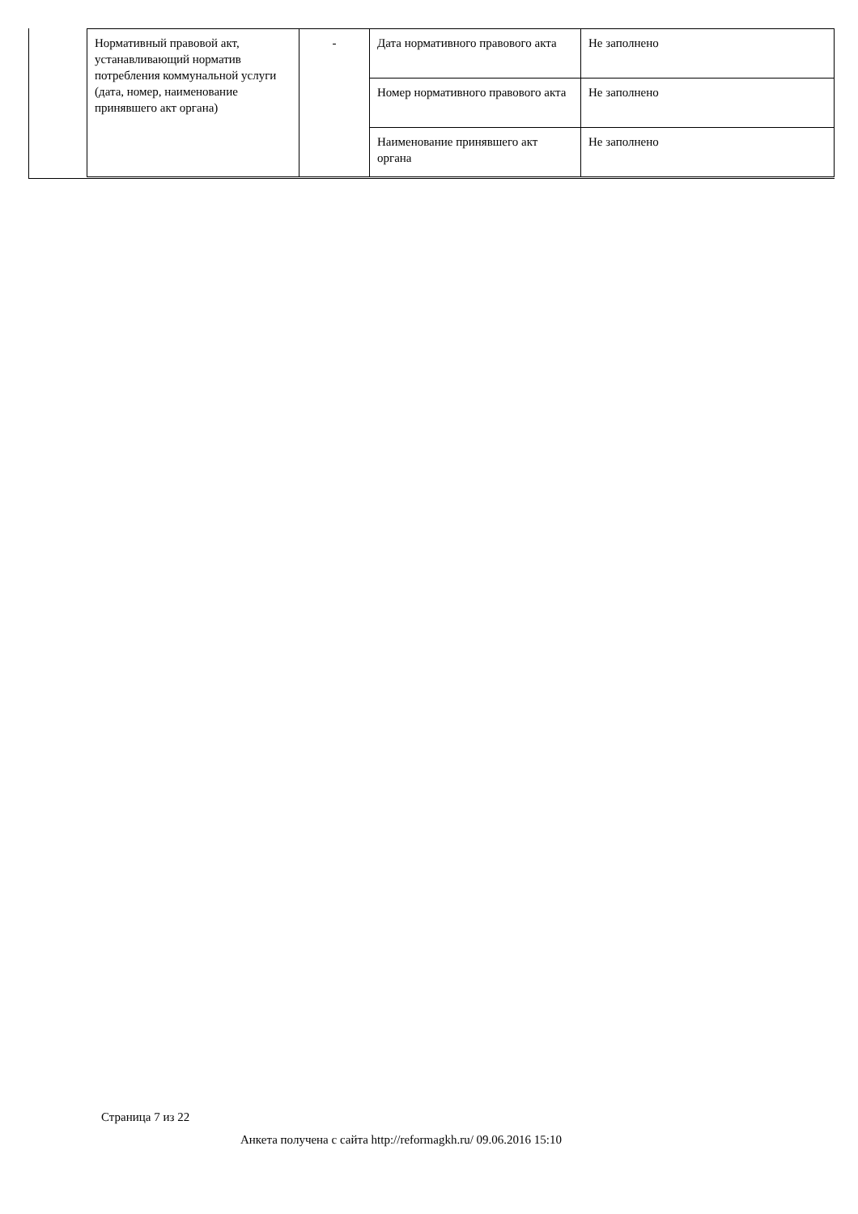| Нормативный правовой акт, устанавливающий норматив потребления коммунальной услуги (дата, номер, наименование принявшего акт органа) | - | Дата нормативного правового акта | Не заполнено |
| | | Номер нормативного правового акта | Не заполнено |
| | | Наименование принявшего акт органа | Не заполнено |
Страница 7 из 22
Анкета получена с сайта http://reformagkh.ru/ 09.06.2016 15:10